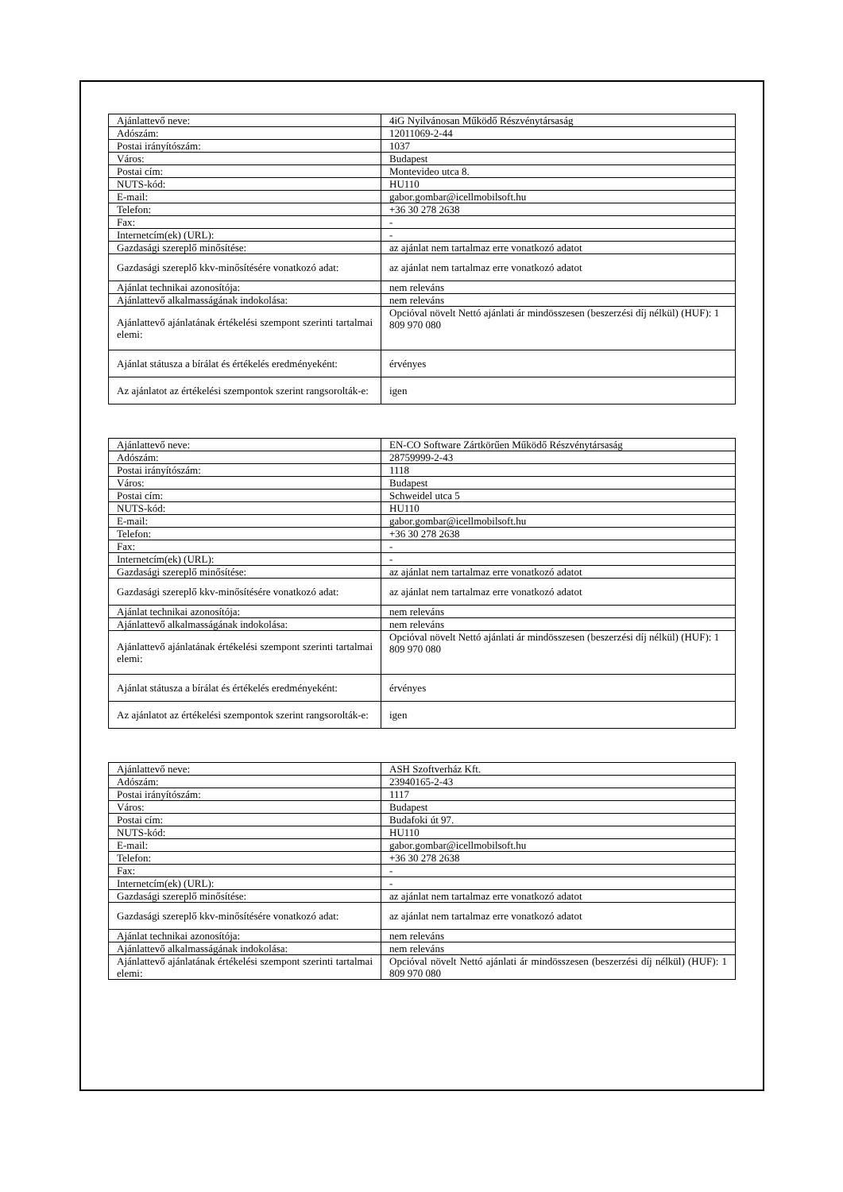| Ajánlattevő neve: | 4iG Nyilvánosan Működő Részvénytársaság |
| Adószám: | 12011069-2-44 |
| Postai irányítószám: | 1037 |
| Város: | Budapest |
| Postai cím: | Montevideo utca 8. |
| NUTS-kód: | HU110 |
| E-mail: | gabor.gombar@icellmobilsoft.hu |
| Telefon: | +36 30 278 2638 |
| Fax: | - |
| Internetcím(ek) (URL): | - |
| Gazdasági szereplő minősítése: | az ajánlat nem tartalmaz erre vonatkozó adatot |
| Gazdasági szereplő kkv-minősítésére vonatkozó adat: | az ajánlat nem tartalmaz erre vonatkozó adatot |
| Ajánlat technikai azonosítója: | nem releváns |
| Ajánlattevő alkalmasságának indokolása: | nem releváns |
| Ajánlattevő ajánlatának értékelési szempont szerinti tartalmai elemi: | Opcióval növelt Nettó ajánlati ár mindösszesen (beszerzési díj nélkül) (HUF): 1 809 970 080 |
| Ajánlat státusza a bírálat és értékelés eredményeként: | érvényes |
| Az ajánlatot az értékelési szempontok szerint rangsorolták-e: | igen |
| Ajánlattevő neve: | EN-CO Software Zártkörűen Működő Részvénytársaság |
| Adószám: | 28759999-2-43 |
| Postai irányítószám: | 1118 |
| Város: | Budapest |
| Postai cím: | Schweidel utca 5 |
| NUTS-kód: | HU110 |
| E-mail: | gabor.gombar@icellmobilsoft.hu |
| Telefon: | +36 30 278 2638 |
| Fax: | - |
| Internetcím(ek) (URL): | - |
| Gazdasági szereplő minősítése: | az ajánlat nem tartalmaz erre vonatkozó adatot |
| Gazdasági szereplő kkv-minősítésére vonatkozó adat: | az ajánlat nem tartalmaz erre vonatkozó adatot |
| Ajánlat technikai azonosítója: | nem releváns |
| Ajánlattevő alkalmasságának indokolása: | nem releváns |
| Ajánlattevő ajánlatának értékelési szempont szerinti tartalmai elemi: | Opcióval növelt Nettó ajánlati ár mindösszesen (beszerzési díj nélkül) (HUF): 1 809 970 080 |
| Ajánlat státusza a bírálat és értékelés eredményeként: | érvényes |
| Az ajánlatot az értékelési szempontok szerint rangsorolták-e: | igen |
| Ajánlattevő neve: | ASH Szoftverház Kft. |
| Adószám: | 23940165-2-43 |
| Postai irányítószám: | 1117 |
| Város: | Budapest |
| Postai cím: | Budafoki út 97. |
| NUTS-kód: | HU110 |
| E-mail: | gabor.gombar@icellmobilsoft.hu |
| Telefon: | +36 30 278 2638 |
| Fax: | - |
| Internetcím(ek) (URL): | - |
| Gazdasági szereplő minősítése: | az ajánlat nem tartalmaz erre vonatkozó adatot |
| Gazdasági szereplő kkv-minősítésére vonatkozó adat: | az ajánlat nem tartalmaz erre vonatkozó adatot |
| Ajánlat technikai azonosítója: | nem releváns |
| Ajánlattevő alkalmasságának indokolása: | nem releváns |
| Ajánlattevő ajánlatának értékelési szempont szerinti tartalmai elemi: | Opcióval növelt Nettó ajánlati ár mindösszesen (beszerzési díj nélkül) (HUF): 1 809 970 080 |